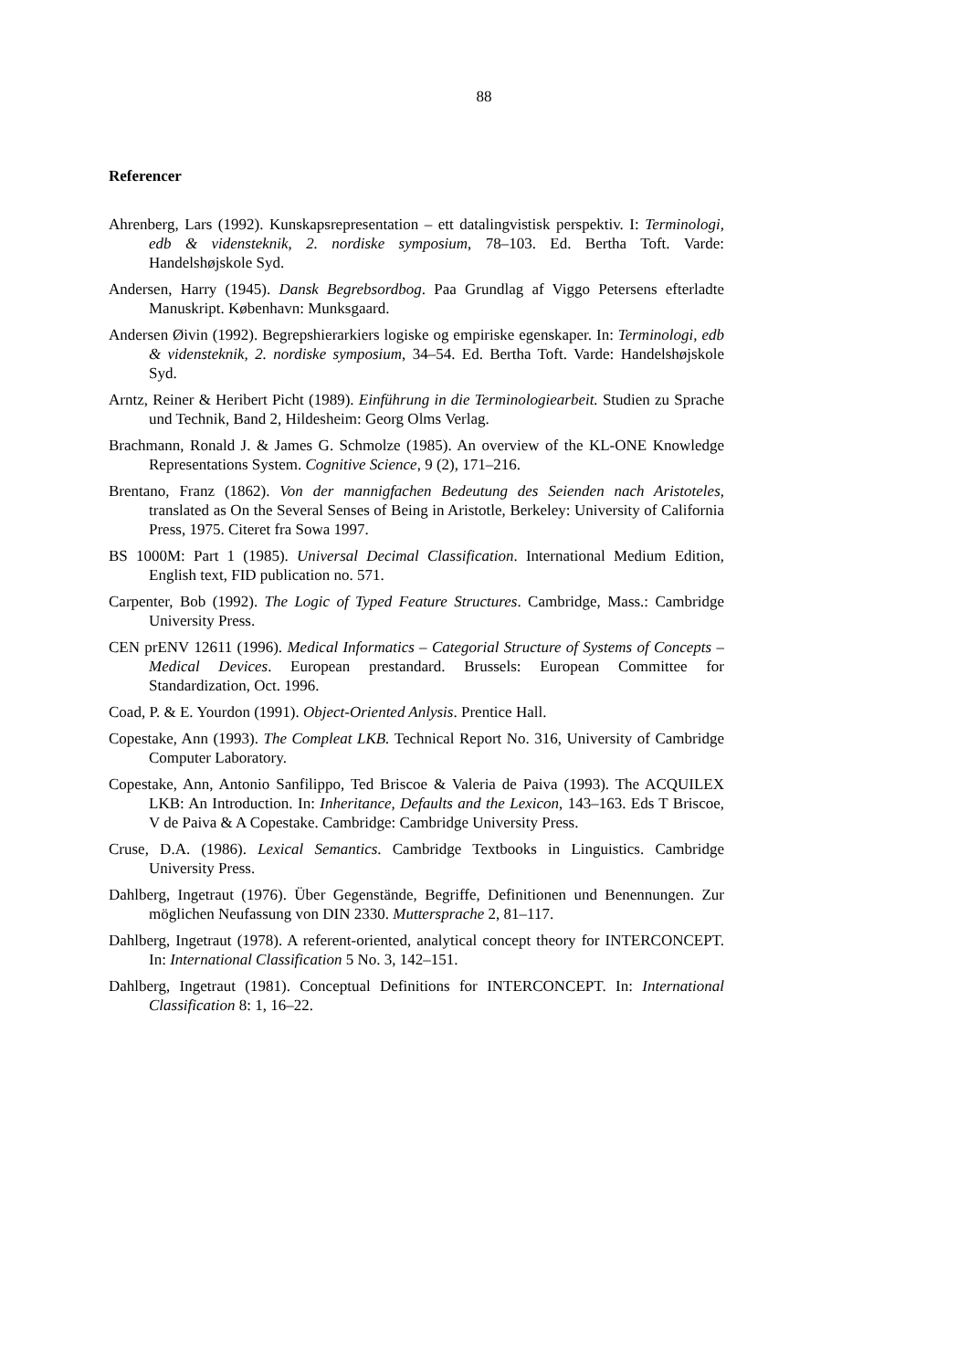88
Referencer
Ahrenberg, Lars (1992). Kunskapsrepresentation – ett datalingvistisk perspektiv. I: Terminologi, edb & vidensteknik, 2. nordiske symposium, 78–103. Ed. Bertha Toft. Varde: Handelshøjskole Syd.
Andersen, Harry (1945). Dansk Begrebsordbog. Paa Grundlag af Viggo Petersens efterladte Manuskript. København: Munksgaard.
Andersen Øivin (1992). Begrepshierarkiers logiske og empiriske egenskaper. In: Terminologi, edb & vidensteknik, 2. nordiske symposium, 34–54. Ed. Bertha Toft. Varde: Handelshøjskole Syd.
Arntz, Reiner & Heribert Picht (1989). Einführung in die Terminologiearbeit. Studien zu Sprache und Technik, Band 2, Hildesheim: Georg Olms Verlag.
Brachmann, Ronald J. & James G. Schmolze (1985). An overview of the KL-ONE Knowledge Representations System. Cognitive Science, 9 (2), 171–216.
Brentano, Franz (1862). Von der mannigfachen Bedeutung des Seienden nach Aristoteles, translated as On the Several Senses of Being in Aristotle, Berkeley: University of California Press, 1975. Citeret fra Sowa 1997.
BS 1000M: Part 1 (1985). Universal Decimal Classification. International Medium Edition, English text, FID publication no. 571.
Carpenter, Bob (1992). The Logic of Typed Feature Structures. Cambridge, Mass.: Cambridge University Press.
CEN prENV 12611 (1996). Medical Informatics – Categorial Structure of Systems of Concepts – Medical Devices. European prestandard. Brussels: European Committee for Standardization, Oct. 1996.
Coad, P. & E. Yourdon (1991). Object-Oriented Anlysis. Prentice Hall.
Copestake, Ann (1993). The Compleat LKB. Technical Report No. 316, University of Cambridge Computer Laboratory.
Copestake, Ann, Antonio Sanfilippo, Ted Briscoe & Valeria de Paiva (1993). The ACQUILEX LKB: An Introduction. In: Inheritance, Defaults and the Lexicon, 143–163. Eds T Briscoe, V de Paiva & A Copestake. Cambridge: Cambridge University Press.
Cruse, D.A. (1986). Lexical Semantics. Cambridge Textbooks in Linguistics. Cambridge University Press.
Dahlberg, Ingetraut (1976). Über Gegenstände, Begriffe, Definitionen und Benennungen. Zur möglichen Neufassung von DIN 2330. Muttersprache 2, 81–117.
Dahlberg, Ingetraut (1978). A referent-oriented, analytical concept theory for INTERCONCEPT. In: International Classification 5 No. 3, 142–151.
Dahlberg, Ingetraut (1981). Conceptual Definitions for INTERCONCEPT. In: International Classification 8: 1, 16–22.